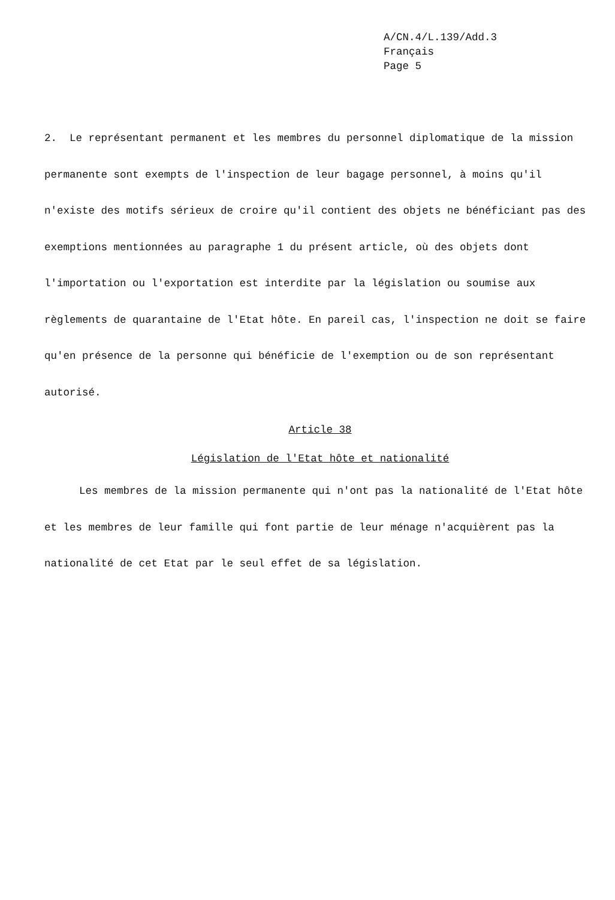A/CN.4/L.139/Add.3
Français
Page 5
2. Le représentant permanent et les membres du personnel diplomatique de la mission permanente sont exempts de l'inspection de leur bagage personnel, à moins qu'il n'existe des motifs sérieux de croire qu'il contient des objets ne bénéficiant pas des exemptions mentionnées au paragraphe 1 du présent article, où des objets dont l'importation ou l'exportation est interdite par la législation ou soumise aux règlements de quarantaine de l'Etat hôte. En pareil cas, l'inspection ne doit se faire qu'en présence de la personne qui bénéficie de l'exemption ou de son représentant autorisé.
Article 38
Législation de l'Etat hôte et nationalité
Les membres de la mission permanente qui n'ont pas la nationalité de l'Etat hôte et les membres de leur famille qui font partie de leur ménage n'acquièrent pas la nationalité de cet Etat par le seul effet de sa législation.